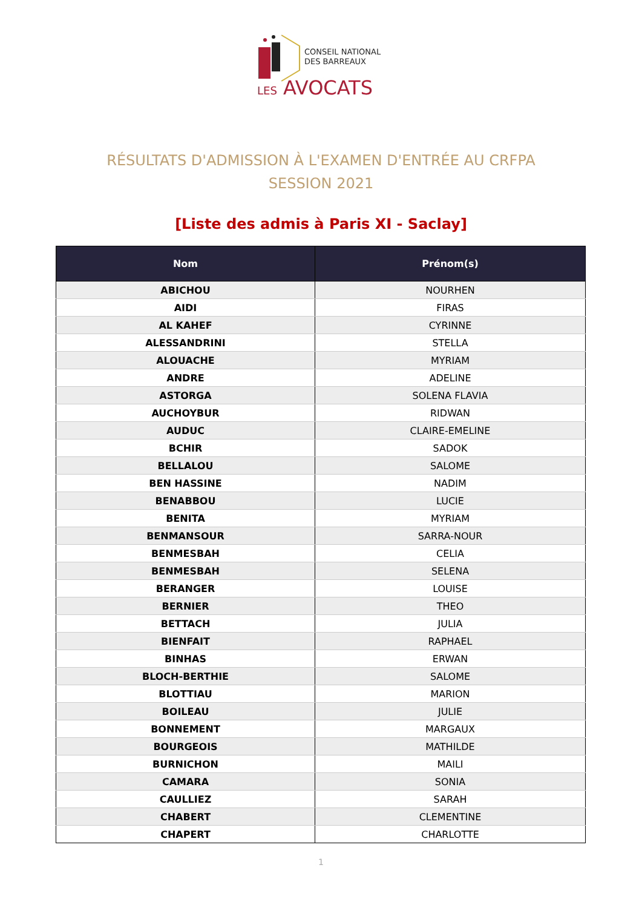CONSEIL NATIONAL
DES BARREAUX
LES AVOCATS
RÉSULTATS D'ADMISSION À L'EXAMEN D'ENTRÉE AU CRFPA
SESSION 2021
[Liste des admis à Paris XI - Saclay]
| Nom | Prénom(s) |
| --- | --- |
| ABICHOU | NOURHEN |
| AIDI | FIRAS |
| AL KAHEF | CYRINNE |
| ALESSANDRINI | STELLA |
| ALOUACHE | MYRIAM |
| ANDRE | ADELINE |
| ASTORGA | SOLENA FLAVIA |
| AUCHOYBUR | RIDWAN |
| AUDUC | CLAIRE-EMELINE |
| BCHIR | SADOK |
| BELLALOU | SALOME |
| BEN HASSINE | NADIM |
| BENABBOU | LUCIE |
| BENITA | MYRIAM |
| BENMANSOUR | SARRA-NOUR |
| BENMESBAH | CELIA |
| BENMESBAH | SELENA |
| BERANGER | LOUISE |
| BERNIER | THEO |
| BETTACH | JULIA |
| BIENFAIT | RAPHAEL |
| BINHAS | ERWAN |
| BLOCH-BERTHIE | SALOME |
| BLOTTIAU | MARION |
| BOILEAU | JULIE |
| BONNEMENT | MARGAUX |
| BOURGEOIS | MATHILDE |
| BURNICHON | MAILI |
| CAMARA | SONIA |
| CAULLIEZ | SARAH |
| CHABERT | CLEMENTINE |
| CHAPERT | CHARLOTTE |
1